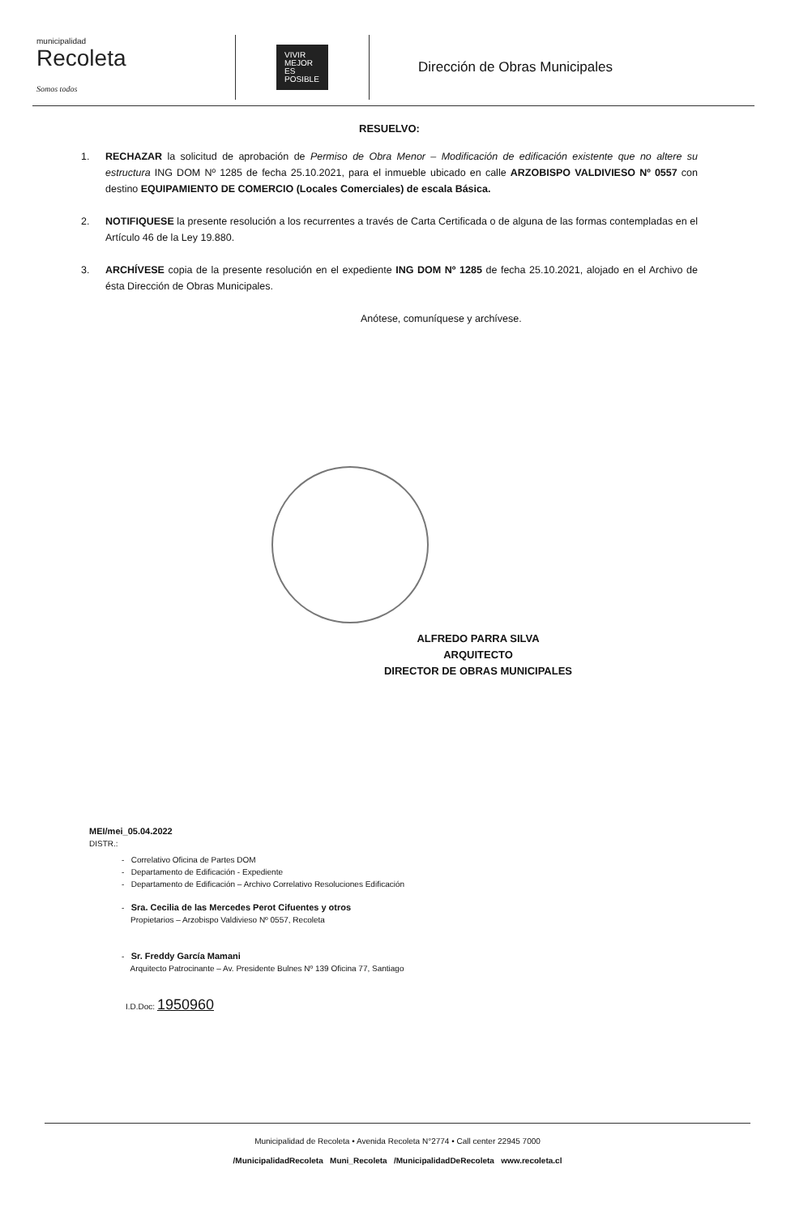municipalidad
Recoleta
Somos todos
VIVIR MEJOR ES POSIBLE
Dirección de Obras Municipales
RESUELVO:
1. RECHAZAR la solicitud de aprobación de Permiso de Obra Menor – Modificación de edificación existente que no altere su estructura ING DOM Nº 1285 de fecha 25.10.2021, para el inmueble ubicado en calle ARZOBISPO VALDIVIESO Nº 0557 con destino EQUIPAMIENTO DE COMERCIO (Locales Comerciales) de escala Básica.
2. NOTIFIQUESE la presente resolución a los recurrentes a través de Carta Certificada o de alguna de las formas contempladas en el Artículo 46 de la Ley 19.880.
3. ARCHÍVESE copia de la presente resolución en el expediente ING DOM Nº 1285 de fecha 25.10.2021, alojado en el Archivo de ésta Dirección de Obras Municipales.
Anótese, comuníquese y archívese.
ALFREDO PARRA SILVA
ARQUITECTO
DIRECTOR DE OBRAS MUNICIPALES
MEI/mei_05.04.2022
DISTR.:
- Correlativo Oficina de Partes DOM
- Departamento de Edificación - Expediente
- Departamento de Edificación – Archivo Correlativo Resoluciones Edificación
- Sra. Cecilia de las Mercedes Perot Cifuentes y otros
Propietarios – Arzobispo Valdivieso Nº 0557, Recoleta
- Sr. Freddy García Mamani
Arquitecto Patrocinante – Av. Presidente Bulnes Nº 139 Oficina 77, Santiago
I.D.Doc: 1950960
Municipalidad de Recoleta • Avenida Recoleta N°2774 • Call center 22945 7000
/MunicipalidadRecoleta Muni_Recoleta /MunicipalidadDeRecoleta www.recoleta.cl